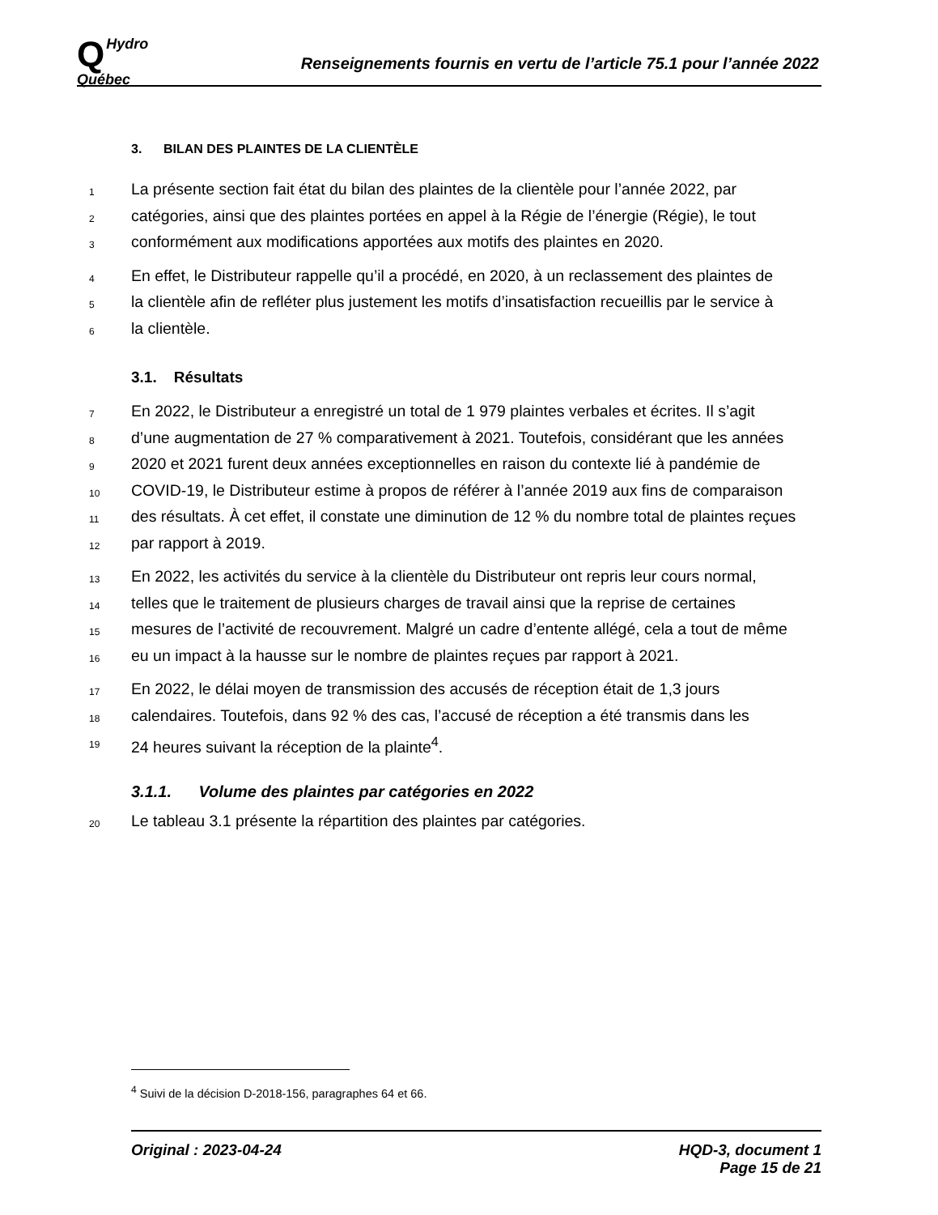QHydro
Québec
Renseignements fournis en vertu de l’article 75.1 pour l’année 2022
3. BILAN DES PLAINTES DE LA CLIENTÈLE
1
La présente section fait état du bilan des plaintes de la clientèle pour l’année 2022, par
2
catégories, ainsi que des plaintes portées en appel à la Régie de l’énergie (Régie), le tout
3
conformément aux modifications apportées aux motifs des plaintes en 2020.
4
En effet, le Distributeur rappelle qu’il a procédé, en 2020, à un reclassement des plaintes de
5
la clientèle afin de refléter plus justement les motifs d’insatisfaction recueillis par le service à
6
la clientèle.
3.1. Résultats
7
En 2022, le Distributeur a enregistré un total de 1 979 plaintes verbales et écrites. Il s’agit
8
d’une augmentation de 27 % comparativement à 2021. Toutefois, considérant que les années
9
2020 et 2021 furent deux années exceptionnelles en raison du contexte lié à pandémie de
10
COVID-19, le Distributeur estime à propos de référer à l’année 2019 aux fins de comparaison
11
des résultats. À cet effet, il constate une diminution de 12 % du nombre total de plaintes reçues
12
par rapport à 2019.
13
En 2022, les activités du service à la clientèle du Distributeur ont repris leur cours normal,
14
telles que le traitement de plusieurs charges de travail ainsi que la reprise de certaines
15
mesures de l’activité de recouvrement. Malgré un cadre d’entente allégé, cela a tout de même
16
eu un impact à la hausse sur le nombre de plaintes reçues par rapport à 2021.
17
En 2022, le délai moyen de transmission des accusés de réception était de 1,3 jours
18
calendaires. Toutefois, dans 92 % des cas, l’accusé de réception a été transmis dans les
19
24 heures suivant la réception de la plainte<sup>4</sup>.
3.1.1. Volume des plaintes par catégories en 2022
20
Le tableau 3.1 présente la répartition des plaintes par catégories.
<sup>4</sup> Suivi de la décision D-2018-156, paragraphes 64 et 66.
Original : 2023-04-24 HQD-3, document 1
Page 15 de 21